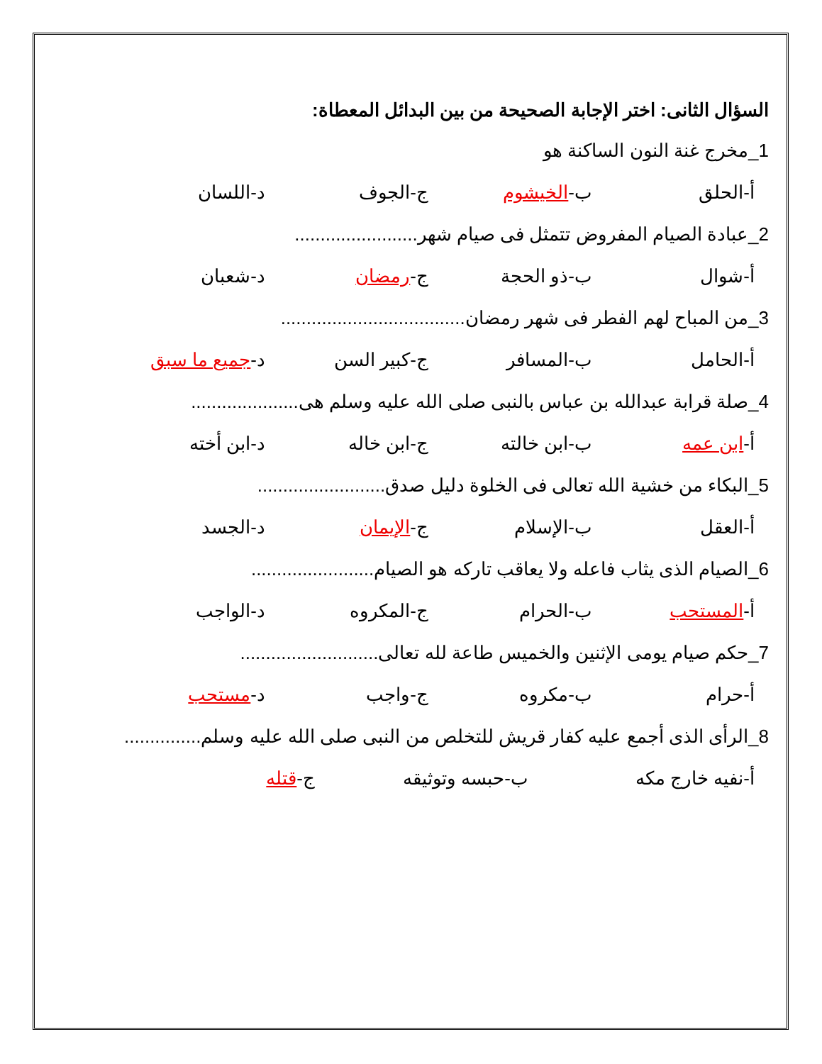السؤال الثانى: اختر الإجابة الصحيحة من بين البدائل المعطاة:
1_مخرج غنة النون الساكنة هو
أ-الحلق ب-الخيشوم ج-الجوف د-اللسان
2_عبادة الصيام المفروض تتمثل فى صيام شهر........................
أ-شوال ب-ذو الحجة ج-رمضان د-شعبان
3_من المباح لهم الفطر فى شهر رمضان....................................
أ-الحامل ب-المسافر ج-كبير السن د-جميع ما سبق
4_صلة قرابة عبدالله بن عباس بالنبى صلى الله عليه وسلم هى.....................
أ-ابن عمه ب-ابن خالته ج-ابن خاله د-ابن أخته
5_البكاء من خشية الله تعالى فى الخلوة دليل صدق.........................
أ-العقل ب-الإسلام ج-الإيمان د-الجسد
6_الصيام الذى يثاب فاعله ولا يعاقب تاركه هو الصيام........................
أ-المستحب ب-الحرام ج-المكروه د-الواجب
7_حكم صيام يومى الإثنين والخميس طاعة لله تعالى...........................
أ-حرام ب-مكروه ج-واجب د-مستحب
8_الرأى الذى أجمع عليه كفار قريش للتخلص من النبى صلى الله عليه وسلم...............
أ-نفيه خارج مكه ب-حبسه وتوثيقه ج-قتله